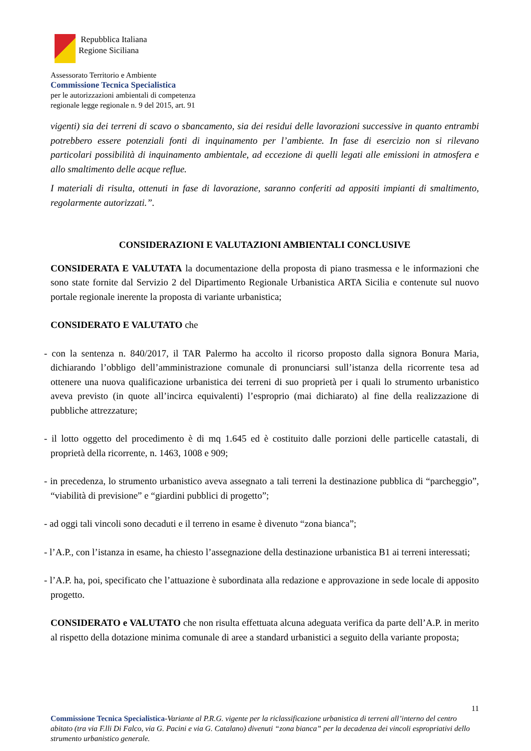Repubblica Italiana
Regione Siciliana
Assessorato Territorio e Ambiente
Commissione Tecnica Specialistica
per le autorizzazioni ambientali di competenza
regionale legge regionale n. 9 del 2015, art. 91
vigenti) sia dei terreni di scavo o sbancamento, sia dei residui delle lavorazioni successive in quanto entrambi potrebbero essere potenziali fonti di inquinamento per l’ambiente. In fase di esercizio non si rilevano particolari possibilità di inquinamento ambientale, ad eccezione di quelli legati alle emissioni in atmosfera e allo smaltimento delle acque reflue.
I materiali di risulta, ottenuti in fase di lavorazione, saranno conferiti ad appositi impianti di smaltimento, regolarmente autorizzati.”.
CONSIDERAZIONI E VALUTAZIONI AMBIENTALI CONCLUSIVE
CONSIDERATA E VALUTATA la documentazione della proposta di piano trasmessa e le informazioni che sono state fornite dal Servizio 2 del Dipartimento Regionale Urbanistica ARTA Sicilia e contenute sul nuovo portale regionale inerente la proposta di variante urbanistica;
CONSIDERATO E VALUTATO che
- con la sentenza n. 840/2017, il TAR Palermo ha accolto il ricorso proposto dalla signora Bonura Maria, dichiarando l’obbligo dell’amministrazione comunale di pronunciarsi sull’istanza della ricorrente tesa ad ottenere una nuova qualificazione urbanistica dei terreni di suo proprietà per i quali lo strumento urbanistico aveva previsto (in quote all’incirca equivalenti) l’esproprio (mai dichiarato) al fine della realizzazione di pubbliche attrezzature;
- il lotto oggetto del procedimento è di mq 1.645 ed è costituito dalle porzioni delle particelle catastali, di proprietà della ricorrente, n. 1463, 1008 e 909;
- in precedenza, lo strumento urbanistico aveva assegnato a tali terreni la destinazione pubblica di “parcheggio”, “viabilità di previsione” e “giardini pubblici di progetto”;
- ad oggi tali vincoli sono decaduti e il terreno in esame è divenuto “zona bianca”;
- l’A.P., con l’istanza in esame, ha chiesto l’assegnazione della destinazione urbanistica B1 ai terreni interessati;
- l’A.P. ha, poi, specificato che l’attuazione è subordinata alla redazione e approvazione in sede locale di apposito progetto.
CONSIDERATO e VALUTATO che non risulta effettuata alcuna adeguata verifica da parte dell’A.P. in merito al rispetto della dotazione minima comunale di aree a standard urbanistici a seguito della variante proposta;
11
Commissione Tecnica Specialistica-Variante al P.R.G. vigente per la riclassificazione urbanistica di terreni all’interno del centro abitato (tra via F.lli Di Falco, via G. Pacini e via G. Catalano) divenuti “zona bianca” per la decadenza dei vincoli espropriativi dello strumento urbanistico generale.